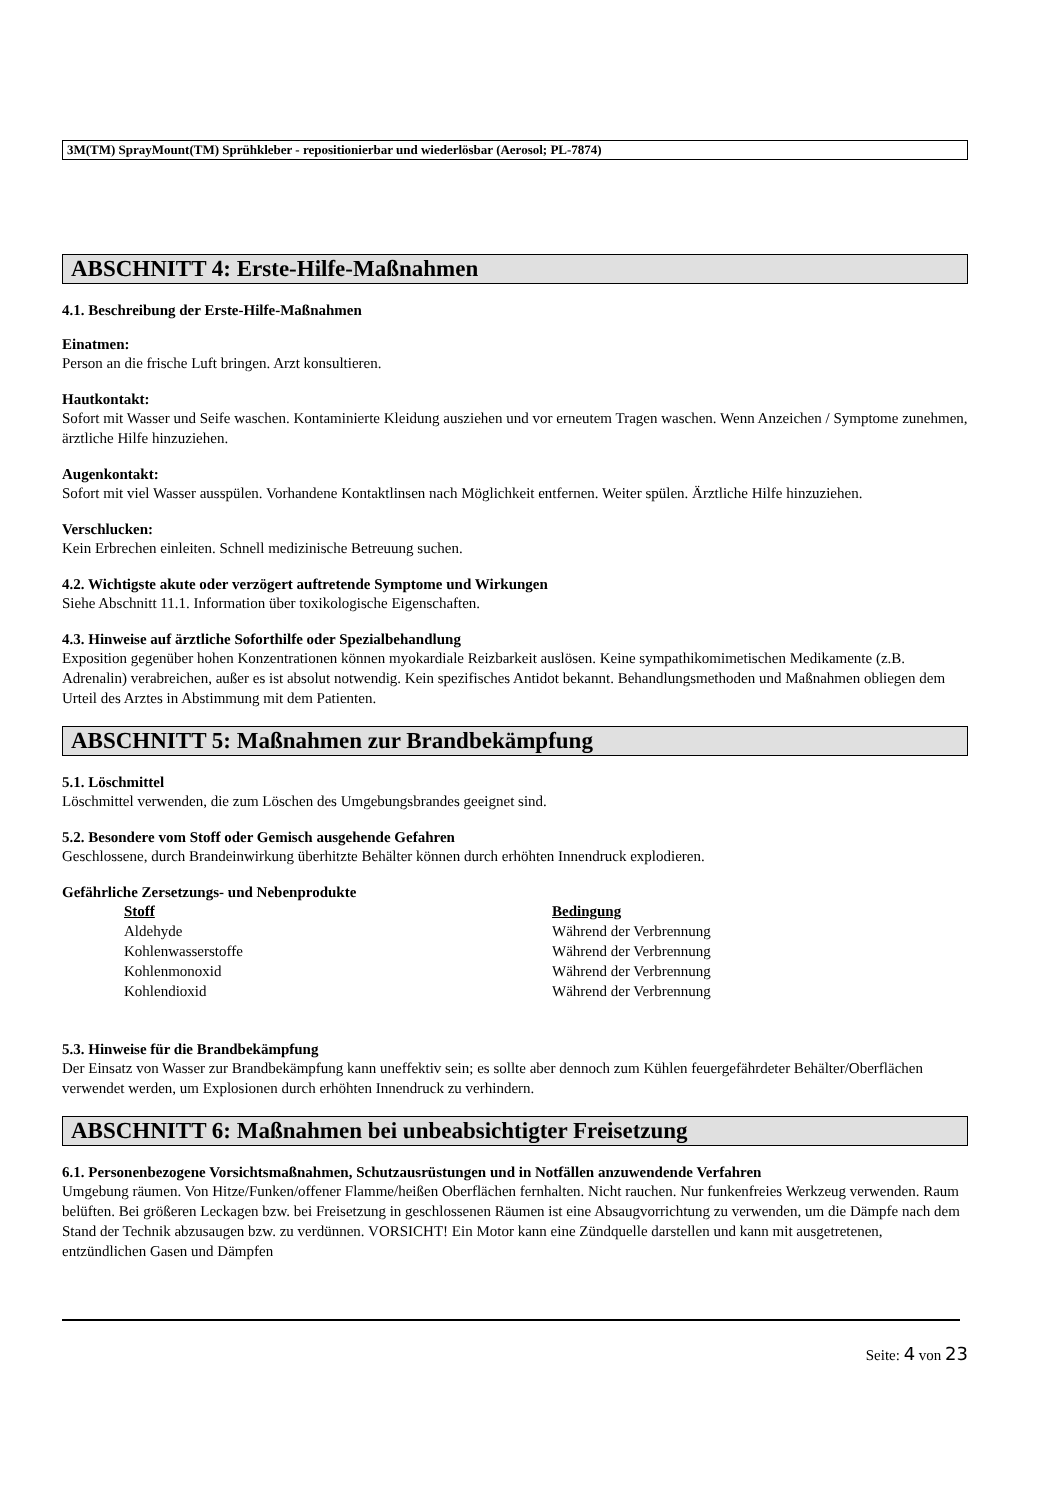3M(TM) SprayMount(TM) Sprühkleber - repositionierbar und wiederlösbar (Aerosol; PL-7874)
ABSCHNITT 4: Erste-Hilfe-Maßnahmen
4.1. Beschreibung der Erste-Hilfe-Maßnahmen
Einatmen:
Person an die frische Luft bringen. Arzt konsultieren.
Hautkontakt:
Sofort mit Wasser und Seife waschen. Kontaminierte Kleidung ausziehen und vor erneutem Tragen waschen. Wenn Anzeichen / Symptome zunehmen, ärztliche Hilfe hinzuziehen.
Augenkontakt:
Sofort mit viel Wasser ausspülen. Vorhandene Kontaktlinsen nach Möglichkeit entfernen. Weiter spülen. Ärztliche Hilfe hinzuziehen.
Verschlucken:
Kein Erbrechen einleiten. Schnell medizinische Betreuung suchen.
4.2. Wichtigste akute oder verzögert auftretende Symptome und Wirkungen
Siehe Abschnitt 11.1. Information über toxikologische Eigenschaften.
4.3. Hinweise auf ärztliche Soforthilfe oder Spezialbehandlung
Exposition gegenüber hohen Konzentrationen können myokardiale Reizbarkeit auslösen. Keine sympathikomimetischen Medikamente (z.B. Adrenalin) verabreichen, außer es ist absolut notwendig. Kein spezifisches Antidot bekannt. Behandlungsmethoden und Maßnahmen obliegen dem Urteil des Arztes in Abstimmung mit dem Patienten.
ABSCHNITT 5: Maßnahmen zur Brandbekämpfung
5.1. Löschmittel
Löschmittel verwenden, die zum Löschen des Umgebungsbrandes geeignet sind.
5.2. Besondere vom Stoff oder Gemisch ausgehende Gefahren
Geschlossene, durch Brandeinwirkung überhitzte Behälter können durch erhöhten Innendruck explodieren.
Gefährliche Zersetzungs- und Nebenprodukte
| Stoff | Bedingung |
| --- | --- |
| Aldehyde | Während der Verbrennung |
| Kohlenwasserstoffe | Während der Verbrennung |
| Kohlenmonoxid | Während der Verbrennung |
| Kohlendioxid | Während der Verbrennung |
5.3. Hinweise für die Brandbekämpfung
Der Einsatz von Wasser zur Brandbekämpfung kann uneffektiv sein; es sollte aber dennoch zum Kühlen feuergefährdeter Behälter/Oberflächen verwendet werden, um Explosionen durch erhöhten Innendruck zu verhindern.
ABSCHNITT 6: Maßnahmen bei unbeabsichtigter Freisetzung
6.1. Personenbezogene Vorsichtsmaßnahmen, Schutzausrüstungen und in Notfällen anzuwendende Verfahren
Umgebung räumen. Von Hitze/Funken/offener Flamme/heißen Oberflächen fernhalten. Nicht rauchen. Nur funkenfreies Werkzeug verwenden. Raum belüften. Bei größeren Leckagen bzw. bei Freisetzung in geschlossenen Räumen ist eine Absaugvorrichtung zu verwenden, um die Dämpfe nach dem Stand der Technik abzusaugen bzw. zu verdünnen. VORSICHT! Ein Motor kann eine Zündquelle darstellen und kann mit ausgetretenen, entzündlichen Gasen und Dämpfen
Seite: 4 von 23